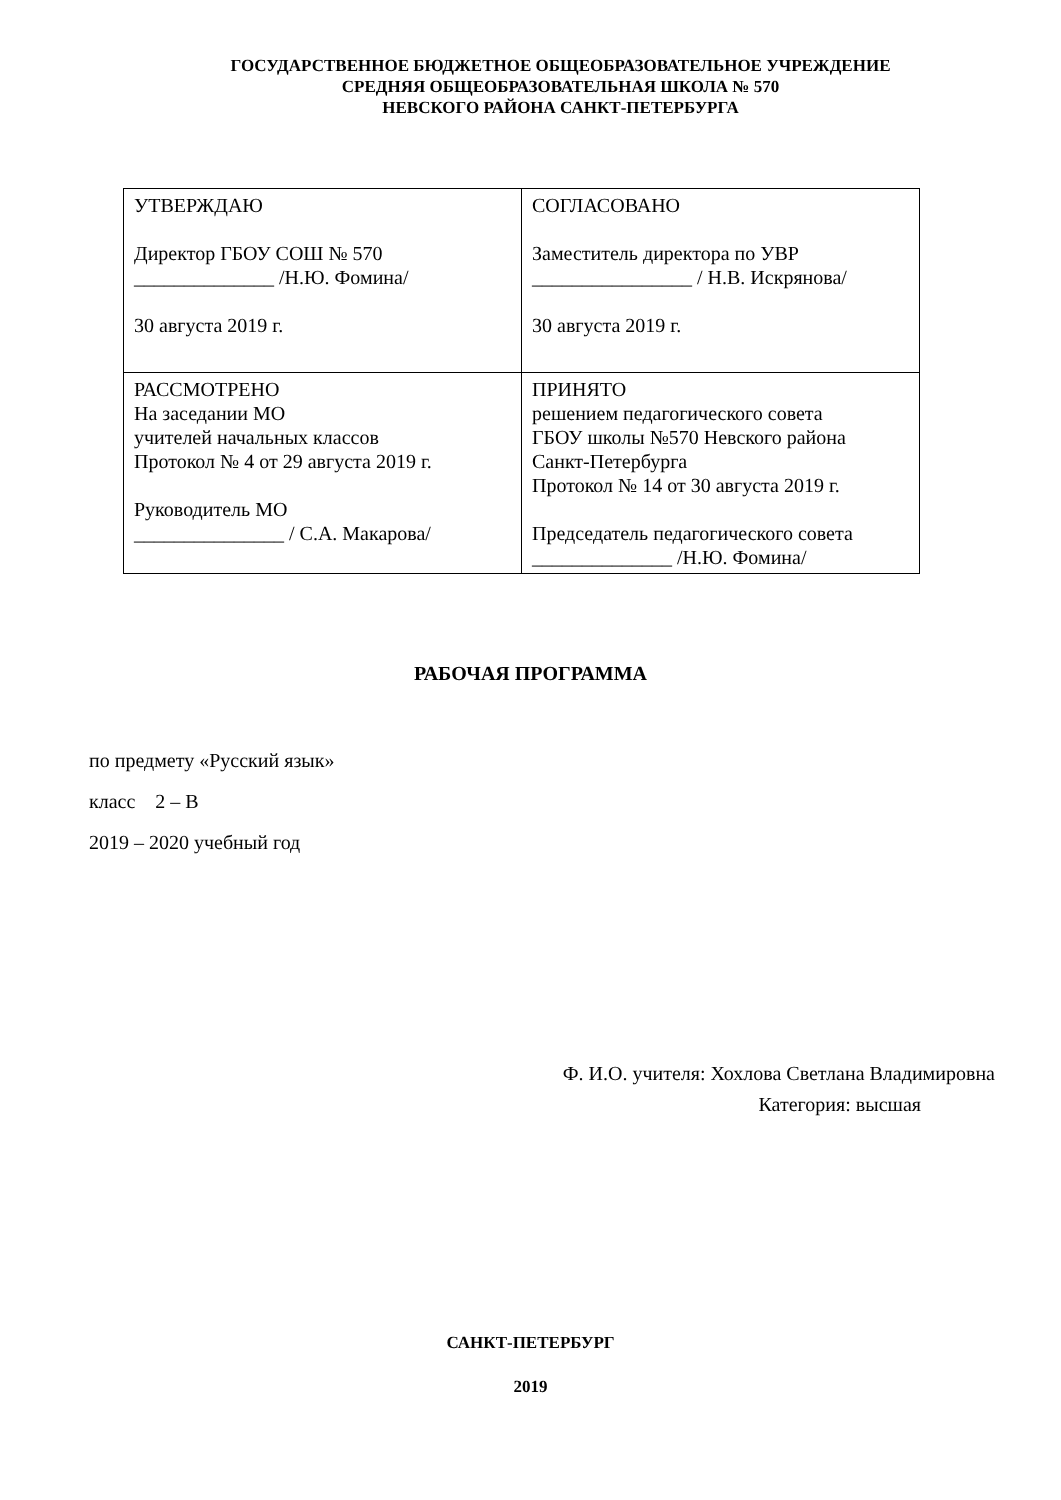ГОСУДАРСТВЕННОЕ БЮДЖЕТНОЕ ОБЩЕОБРАЗОВАТЕЛЬНОЕ УЧРЕЖДЕНИЕ
СРЕДНЯЯ ОБЩЕОБРАЗОВАТЕЛЬНАЯ ШКОЛА № 570
НЕВСКОГО РАЙОНА САНКТ-ПЕТЕРБУРГА
| УТВЕРЖДАЮ Директор ГБОУ СОШ № 570 ______________ /Н.Ю. Фомина/ 30 августа 2019 г. | СОГЛАСОВАНО Заместитель директора по УВР ________________ / Н.В. Искрянова/ 30 августа 2019 г. |
| РАССМОТРЕНО На заседании МО учителей начальных классов Протокол № 4 от 29 августа 2019 г. Руководитель МО _______________ / С.А. Макарова/ | ПРИНЯТО решением педагогического совета ГБОУ школы №570 Невского района Санкт-Петербурга Протокол № 14 от 30 августа 2019 г. Председатель педагогического совета ______________ /Н.Ю. Фомина/ |
РАБОЧАЯ ПРОГРАММА
по предмету «Русский язык»
класс 2 – В
2019 – 2020 учебный год
Ф. И.О. учителя: Хохлова Светлана Владимировна
Категория: высшая
САНКТ-ПЕТЕРБУРГ
2019